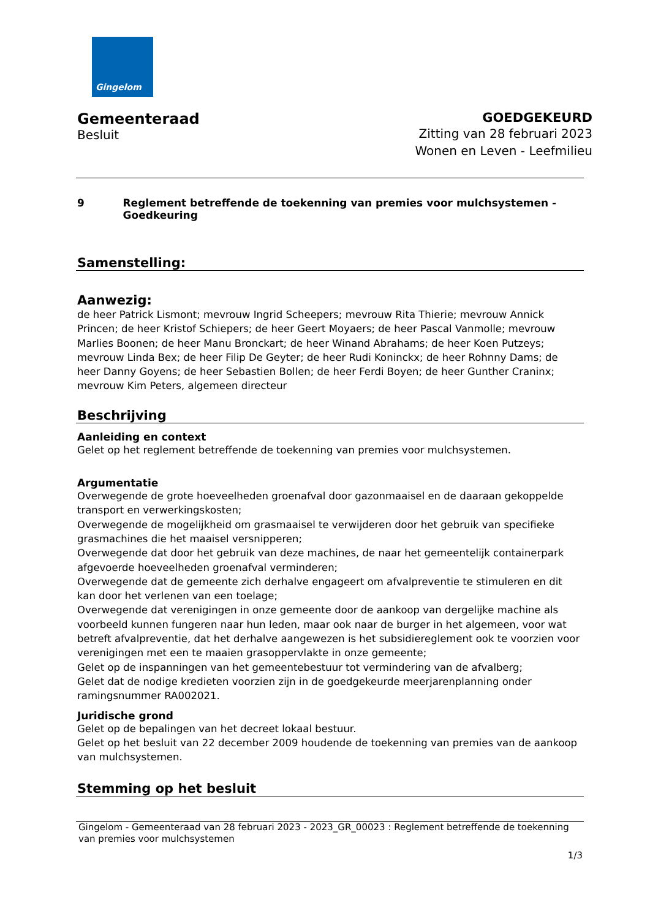Gingelom
Gemeenteraad
Besluit
GOEDGEKEURD
Zitting van 28 februari 2023
Wonen en Leven - Leefmilieu
9 Reglement betreffende de toekenning van premies voor mulchsystemen - Goedkeuring
Samenstelling:
Aanwezig:
de heer Patrick Lismont; mevrouw Ingrid Scheepers; mevrouw Rita Thierie; mevrouw Annick Princen; de heer Kristof Schiepers; de heer Geert Moyaers; de heer Pascal Vanmolle; mevrouw Marlies Boonen; de heer Manu Bronckart; de heer Winand Abrahams; de heer Koen Putzeys; mevrouw Linda Bex; de heer Filip De Geyter; de heer Rudi Koninckx; de heer Rohnny Dams; de heer Danny Goyens; de heer Sebastien Bollen; de heer Ferdi Boyen; de heer Gunther Craninx; mevrouw Kim Peters, algemeen directeur
Beschrijving
Aanleiding en context
Gelet op het reglement betreffende de toekenning van premies voor mulchsystemen.
Argumentatie
Overwegende de grote hoeveelheden groenafval door gazonmaaisel en de daaraan gekoppelde transport en verwerkingskosten;
Overwegende de mogelijkheid om grasmaaisel te verwijderen door het gebruik van specifieke grasmachines die het maaisel versnipperen;
Overwegende dat door het gebruik van deze machines, de naar het gemeentelijk containerpark afgevoerde hoeveelheden groenafval verminderen;
Overwegende dat de gemeente zich derhalve engageert om afvalpreventie te stimuleren en dit kan door het verlenen van een toelage;
Overwegende dat verenigingen in onze gemeente door de aankoop van dergelijke machine als voorbeeld kunnen fungeren naar hun leden, maar ook naar de burger in het algemeen, voor wat betreft afvalpreventie, dat het derhalve aangewezen is het subsidiereglement ook te voorzien voor verenigingen met een te maaien grasoppervlakte in onze gemeente;
Gelet op de inspanningen van het gemeentebestuur tot vermindering van de afvalberg;
Gelet dat de nodige kredieten voorzien zijn in de goedgekeurde meerjarenplanning onder ramingsnummer RA002021.
Juridische grond
Gelet op de bepalingen van het decreet lokaal bestuur.
Gelet op het besluit van 22 december 2009 houdende de toekenning van premies van de aankoop van mulchsystemen.
Stemming op het besluit
Gingelom - Gemeenteraad van 28 februari 2023 - 2023_GR_00023 : Reglement betreffende de toekenning van premies voor mulchsystemen
1/3